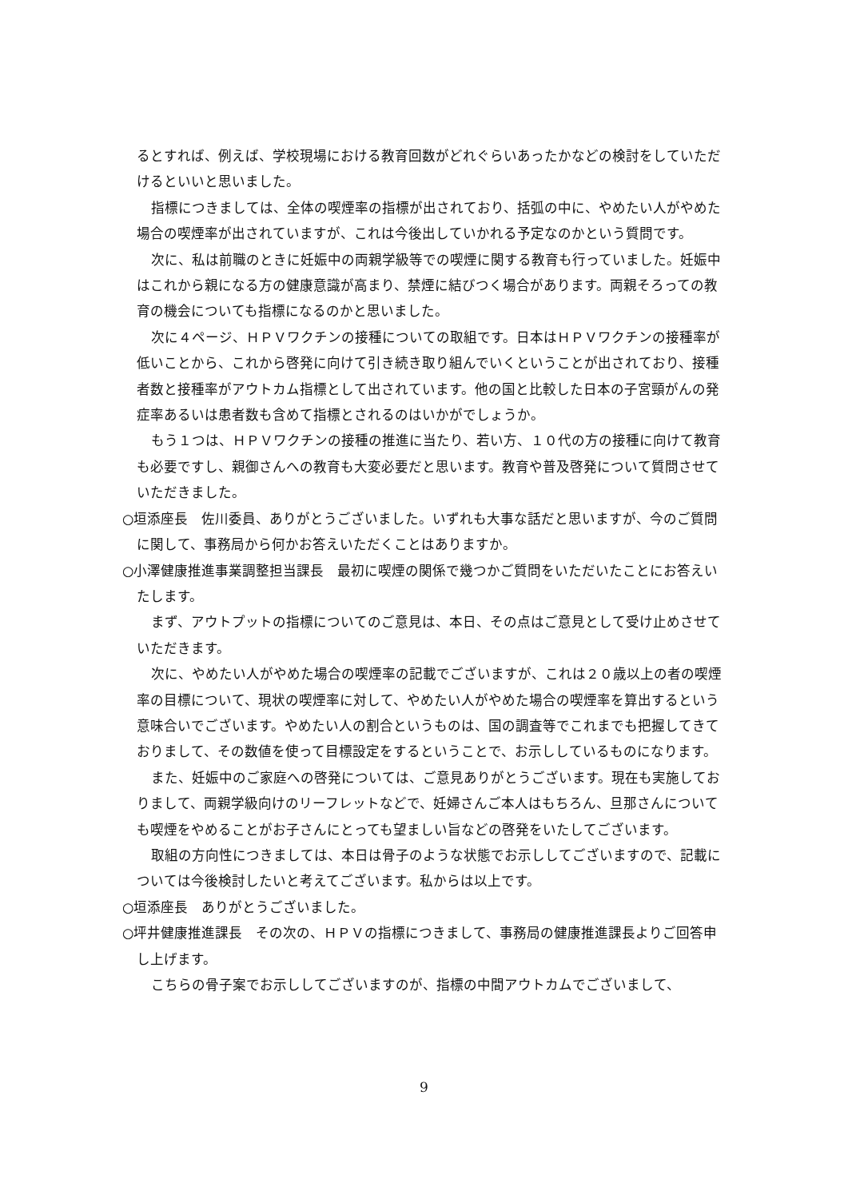るとすれば、例えば、学校現場における教育回数がどれぐらいあったかなどの検討をしていただけるといいと思いました。
指標につきましては、全体の喫煙率の指標が出されており、括弧の中に、やめたい人がやめた場合の喫煙率が出されていますが、これは今後出していかれる予定なのかという質問です。
次に、私は前職のときに妊娠中の両親学級等での喫煙に関する教育も行っていました。妊娠中はこれから親になる方の健康意識が高まり、禁煙に結びつく場合があります。両親そろっての教育の機会についても指標になるのかと思いました。
次に４ページ、ＨＰＶワクチンの接種についての取組です。日本はＨＰＶワクチンの接種率が低いことから、これから啓発に向けて引き続き取り組んでいくということが出されており、接種者数と接種率がアウトカム指標として出されています。他の国と比較した日本の子宮頸がんの発症率あるいは患者数も含めて指標とされるのはいかがでしょうか。
もう１つは、ＨＰＶワクチンの接種の推進に当たり、若い方、１０代の方の接種に向けて教育も必要ですし、親御さんへの教育も大変必要だと思います。教育や普及啓発について質問させていただきました。
○垣添座長　佐川委員、ありがとうございました。いずれも大事な話だと思いますが、今のご質問に関して、事務局から何かお答えいただくことはありますか。
○小澤健康推進事業調整担当課長　最初に喫煙の関係で幾つかご質問をいただいたことにお答えいたします。
まず、アウトプットの指標についてのご意見は、本日、その点はご意見として受け止めさせていただきます。
次に、やめたい人がやめた場合の喫煙率の記載でございますが、これは２０歳以上の者の喫煙率の目標について、現状の喫煙率に対して、やめたい人がやめた場合の喫煙率を算出するという意味合いでございます。やめたい人の割合というものは、国の調査等でこれまでも把握してきておりまして、その数値を使って目標設定をするということで、お示ししているものになります。
また、妊娠中のご家庭への啓発については、ご意見ありがとうございます。現在も実施しておりまして、両親学級向けのリーフレットなどで、妊婦さんご本人はもちろん、旦那さんについても喫煙をやめることがお子さんにとっても望ましい旨などの啓発をいたしてございます。
取組の方向性につきましては、本日は骨子のような状態でお示ししてございますので、記載については今後検討したいと考えてございます。私からは以上です。
○垣添座長　ありがとうございました。
○坪井健康推進課長　その次の、ＨＰＶの指標につきまして、事務局の健康推進課長よりご回答申し上げます。
こちらの骨子案でお示ししてございますのが、指標の中間アウトカムでございまして、
9